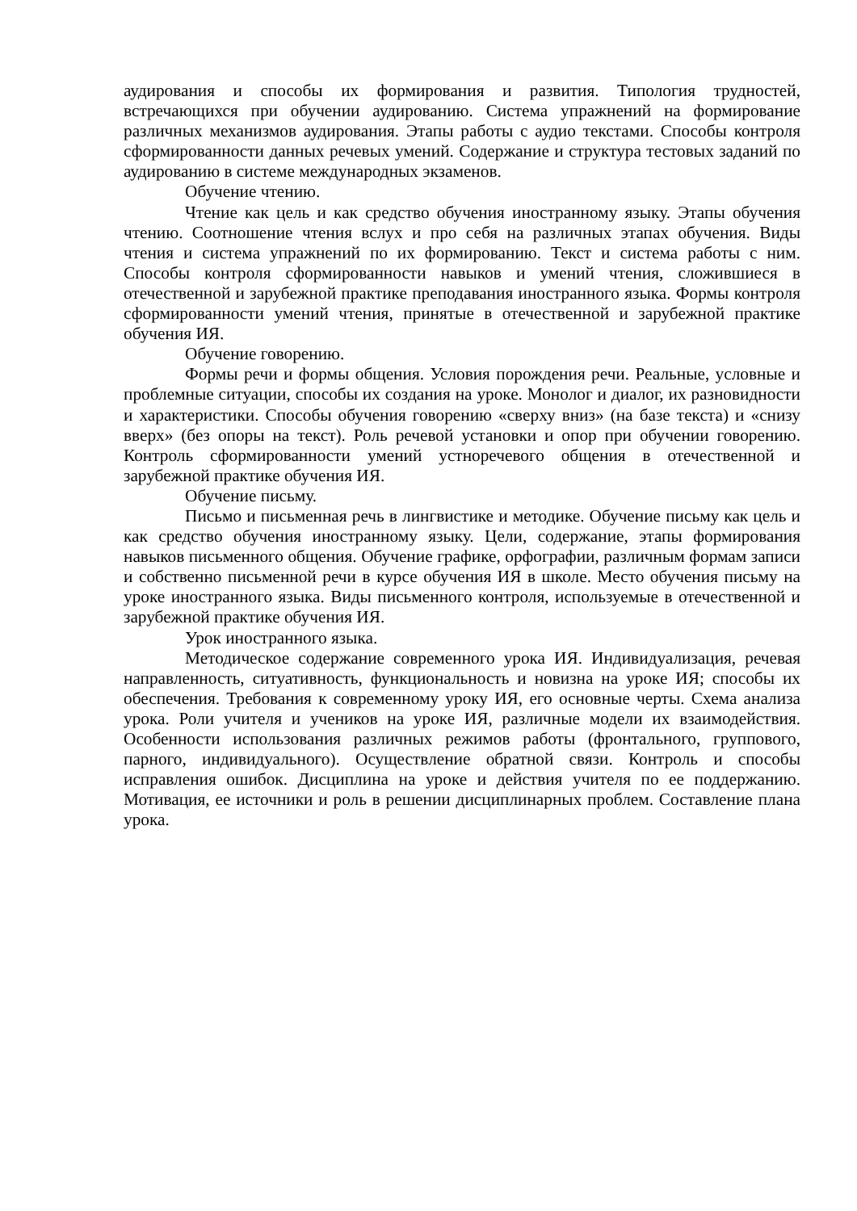аудирования и способы их формирования и развития. Типология трудностей, встречающихся при обучении аудированию. Система упражнений на формирование различных механизмов аудирования. Этапы работы с аудио текстами. Способы контроля сформированности данных речевых умений. Содержание и структура тестовых заданий по аудированию в системе международных экзаменов.
Обучение чтению.
Чтение как цель и как средство обучения иностранному языку. Этапы обучения чтению. Соотношение чтения вслух и про себя на различных этапах обучения. Виды чтения и система упражнений по их формированию. Текст и система работы с ним. Способы контроля сформированности навыков и умений чтения, сложившиеся в отечественной и зарубежной практике преподавания иностранного языка. Формы контроля сформированности умений чтения, принятые в отечественной и зарубежной практике обучения ИЯ.
Обучение говорению.
Формы речи и формы общения. Условия порождения речи. Реальные, условные и проблемные ситуации, способы их создания на уроке. Монолог и диалог, их разновидности и характеристики. Способы обучения говорению «сверху вниз» (на базе текста) и «снизу вверх» (без опоры на текст). Роль речевой установки и опор при обучении говорению. Контроль сформированности умений устноречевого общения в отечественной и зарубежной практике обучения ИЯ.
Обучение письму.
Письмо и письменная речь в лингвистике и методике. Обучение письму как цель и как средство обучения иностранному языку. Цели, содержание, этапы формирования навыков письменного общения. Обучение графике, орфографии, различным формам записи и собственно письменной речи в курсе обучения ИЯ в школе. Место обучения письму на уроке иностранного языка. Виды письменного контроля, используемые в отечественной и зарубежной практике обучения ИЯ.
Урок иностранного языка.
Методическое содержание современного урока ИЯ. Индивидуализация, речевая направленность, ситуативность, функциональность и новизна на уроке ИЯ; способы их обеспечения. Требования к современному уроку ИЯ, его основные черты. Схема анализа урока. Роли учителя и учеников на уроке ИЯ, различные модели их взаимодействия. Особенности использования различных режимов работы (фронтального, группового, парного, индивидуального). Осуществление обратной связи. Контроль и способы исправления ошибок. Дисциплина на уроке и действия учителя по ее поддержанию. Мотивация, ее источники и роль в решении дисциплинарных проблем. Составление плана урока.